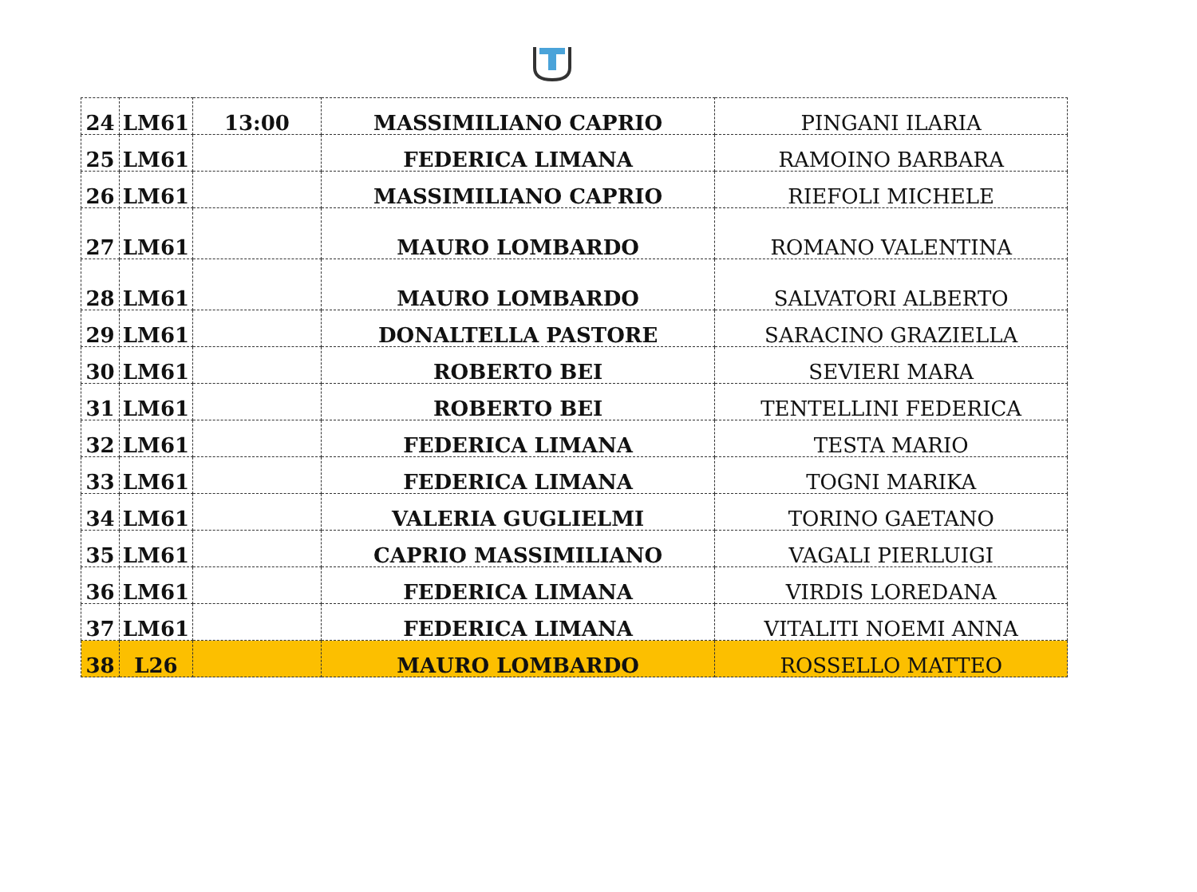| 24 | LM61 | 13:00 | MASSIMILIANO CAPRIO | PINGANI ILARIA |
| 25 | LM61 | | FEDERICA LIMANA | RAMOINO BARBARA |
| 26 | LM61 | | MASSIMILIANO CAPRIO | RIEFOLI MICHELE |
| 27 | LM61 | | MAURO LOMBARDO | ROMANO VALENTINA |
| 28 | LM61 | | MAURO LOMBARDO | SALVATORI ALBERTO |
| 29 | LM61 | | DONALTELLA PASTORE | SARACINO GRAZIELLA |
| 30 | LM61 | | ROBERTO BEI | SEVIERI MARA |
| 31 | LM61 | | ROBERTO BEI | TENTELLINI FEDERICA |
| 32 | LM61 | | FEDERICA LIMANA | TESTA MARIO |
| 33 | LM61 | | FEDERICA LIMANA | TOGNI MARIKA |
| 34 | LM61 | | VALERIA GUGLIELMI | TORINO GAETANO |
| 35 | LM61 | | CAPRIO MASSIMILIANO | VAGALI PIERLUIGI |
| 36 | LM61 | | FEDERICA LIMANA | VIRDIS LOREDANA |
| 37 | LM61 | | FEDERICA LIMANA | VITALITI NOEMI ANNA |
| 38 | L26 | | MAURO LOMBARDO | ROSSELLO MATTEO |